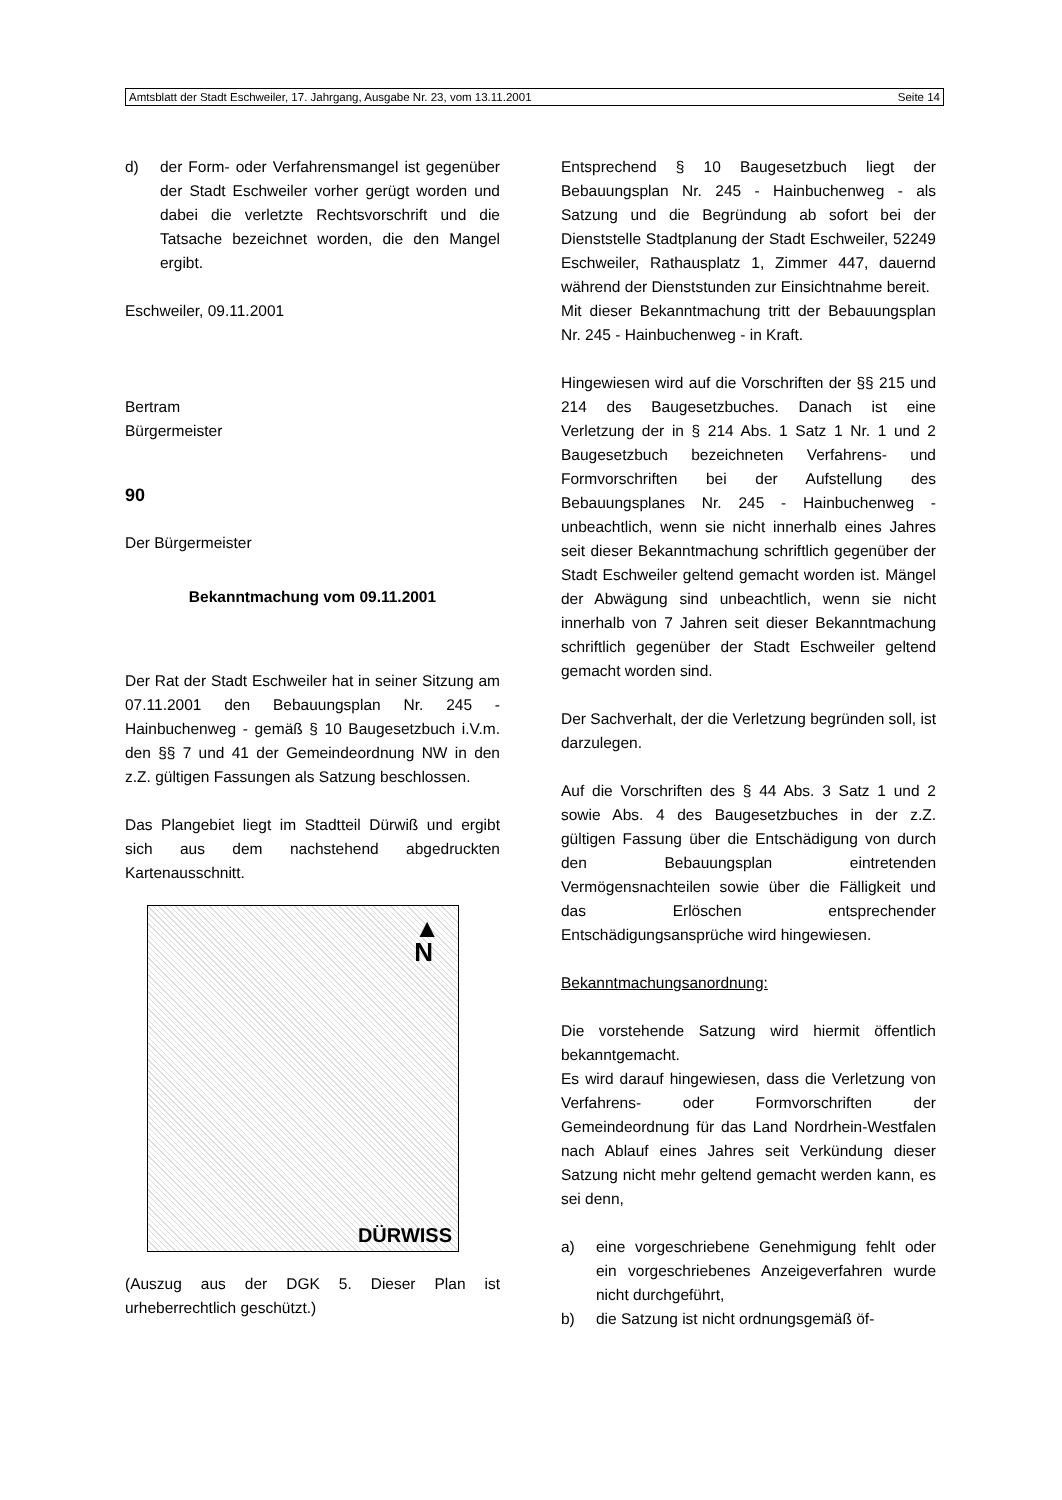Amtsblatt der Stadt Eschweiler, 17. Jahrgang, Ausgabe Nr. 23, vom 13.11.2001 Seite 14
d) der Form- oder Verfahrensmangel ist gegenüber der Stadt Eschweiler vorher gerügt worden und dabei die verletzte Rechtsvorschrift und die Tatsache bezeichnet worden, die den Mangel ergibt.
Eschweiler, 09.11.2001
Bertram
Bürgermeister
90
Der Bürgermeister
Bekanntmachung vom 09.11.2001
Der Rat der Stadt Eschweiler hat in seiner Sitzung am 07.11.2001 den Bebauungsplan Nr. 245 - Hainbuchenweg - gemäß § 10 Baugesetzbuch i.V.m. den §§ 7 und 41 der Gemeindeordnung NW in den z.Z. gültigen Fassungen als Satzung beschlossen.
Das Plangebiet liegt im Stadtteil Dürwiß und ergibt sich aus dem nachstehend abgedruckten Kartenausschnitt.
▲
N
DÜRWISS
(Auszug aus der DGK 5. Dieser Plan ist urheberrechtlich geschützt.)
Entsprechend § 10 Baugesetzbuch liegt der Bebauungsplan Nr. 245 - Hainbuchenweg - als Satzung und die Begründung ab sofort bei der Dienststelle Stadtplanung der Stadt Eschweiler, 52249 Eschweiler, Rathausplatz 1, Zimmer 447, dauernd während der Dienststunden zur Einsichtnahme bereit.
Mit dieser Bekanntmachung tritt der Bebauungsplan Nr. 245 - Hainbuchenweg - in Kraft.
Hingewiesen wird auf die Vorschriften der §§ 215 und 214 des Baugesetzbuches. Danach ist eine Verletzung der in § 214 Abs. 1 Satz 1 Nr. 1 und 2 Baugesetzbuch bezeichneten Verfahrens- und Formvorschriften bei der Aufstellung des Bebauungsplanes Nr. 245 - Hainbuchenweg - unbeachtlich, wenn sie nicht innerhalb eines Jahres seit dieser Bekanntmachung schriftlich gegenüber der Stadt Eschweiler geltend gemacht worden ist. Mängel der Abwägung sind unbeachtlich, wenn sie nicht innerhalb von 7 Jahren seit dieser Bekanntmachung schriftlich gegenüber der Stadt Eschweiler geltend gemacht worden sind.
Der Sachverhalt, der die Verletzung begründen soll, ist darzulegen.
Auf die Vorschriften des § 44 Abs. 3 Satz 1 und 2 sowie Abs. 4 des Baugesetzbuches in der z.Z. gültigen Fassung über die Entschädigung von durch den Bebauungsplan eintretenden Vermögensnachteilen sowie über die Fälligkeit und das Erlöschen entsprechender Entschädigungsansprüche wird hingewiesen.
Bekanntmachungsanordnung:
Die vorstehende Satzung wird hiermit öffentlich bekanntgemacht.
Es wird darauf hingewiesen, dass die Verletzung von Verfahrens- oder Formvorschriften der Gemeindeordnung für das Land Nordrhein-Westfalen nach Ablauf eines Jahres seit Verkündung dieser Satzung nicht mehr geltend gemacht werden kann, es sei denn,
a) eine vorgeschriebene Genehmigung fehlt oder ein vorgeschriebenes Anzeigeverfahren wurde nicht durchgeführt,
b) die Satzung ist nicht ordnungsgemäß öf-